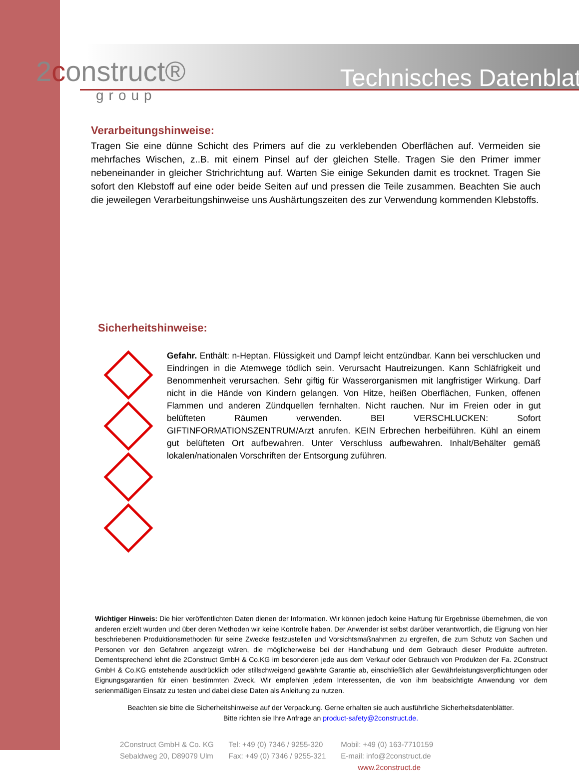2construct®
group
Technisches Datenblatt
Verarbeitungshinweise:
Tragen Sie eine dünne Schicht des Primers auf die zu verklebenden Oberflächen auf. Vermeiden sie mehrfaches Wischen, z..B. mit einem Pinsel auf der gleichen Stelle. Tragen Sie den Primer immer nebeneinander in gleicher Strichrichtung auf. Warten Sie einige Sekunden damit es trocknet. Tragen Sie sofort den Klebstoff auf eine oder beide Seiten auf und pressen die Teile zusammen. Beachten Sie auch die jeweilegen Verarbeitungshinweise uns Aushärtungszeiten des zur Verwendung kommenden Klebstoffs.
Sicherheitshinweise:
Gefahr. Enthält: n-Heptan. Flüssigkeit und Dampf leicht entzündbar. Kann bei verschlucken und Eindringen in die Atemwege tödlich sein. Verursacht Hautreizungen. Kann Schläfrigkeit und Benommenheit verursachen. Sehr giftig für Wasserorganismen mit langfristiger Wirkung. Darf nicht in die Hände von Kindern gelangen. Von Hitze, heißen Oberflächen, Funken, offenen Flammen und anderen Zündquellen fernhalten. Nicht rauchen. Nur im Freien oder in gut belüfteten Räumen verwenden. BEI VERSCHLUCKEN: Sofort GIFTINFORMATIONSZENTRUM/Arzt anrufen. KEIN Erbrechen herbeiführen. Kühl an einem gut belüfteten Ort aufbewahren. Unter Verschluss aufbewahren. Inhalt/Behälter gemäß lokalen/nationalen Vorschriften der Entsorgung zuführen.
Wichtiger Hinweis: Die hier veröffentlichten Daten dienen der Information. Wir können jedoch keine Haftung für Ergebnisse übernehmen, die von anderen erzielt wurden und über deren Methoden wir keine Kontrolle haben. Der Anwender ist selbst darüber verantwortlich, die Eignung von hier beschriebenen Produktionsmethoden für seine Zwecke festzustellen und Vorsichtsmaßnahmen zu ergreifen, die zum Schutz von Sachen und Personen vor den Gefahren angezeigt wären, die möglicherweise bei der Handhabung und dem Gebrauch dieser Produkte auftreten. Dementsprechend lehnt die 2Construct GmbH & Co.KG im besonderen jede aus dem Verkauf oder Gebrauch von Produkten der Fa. 2Construct GmbH & Co.KG entstehende ausdrücklich oder stillschweigend gewährte Garantie ab, einschließlich aller Gewährleistungsverpflichtungen oder Eignungsgarantien für einen bestimmten Zweck. Wir empfehlen jedem Interessenten, die von ihm beabsichtigte Anwendung vor dem serienmäßigen Einsatz zu testen und dabei diese Daten als Anleitung zu nutzen.
Beachten sie bitte die Sicherheitshinweise auf der Verpackung. Gerne erhalten sie auch ausführliche Sicherheitsdatenblätter.
Bitte richten sie Ihre Anfrage an product-safety@2construct.de.
2Construct GmbH & Co. KG
Sebaldweg 20, D89079 Ulm
Tel: +49 (0) 7346 / 9255-320
Fax: +49 (0) 7346 / 9255-321
Mobil: +49 (0) 163-7710159
E-mail: info@2construct.de
www.2construct.de